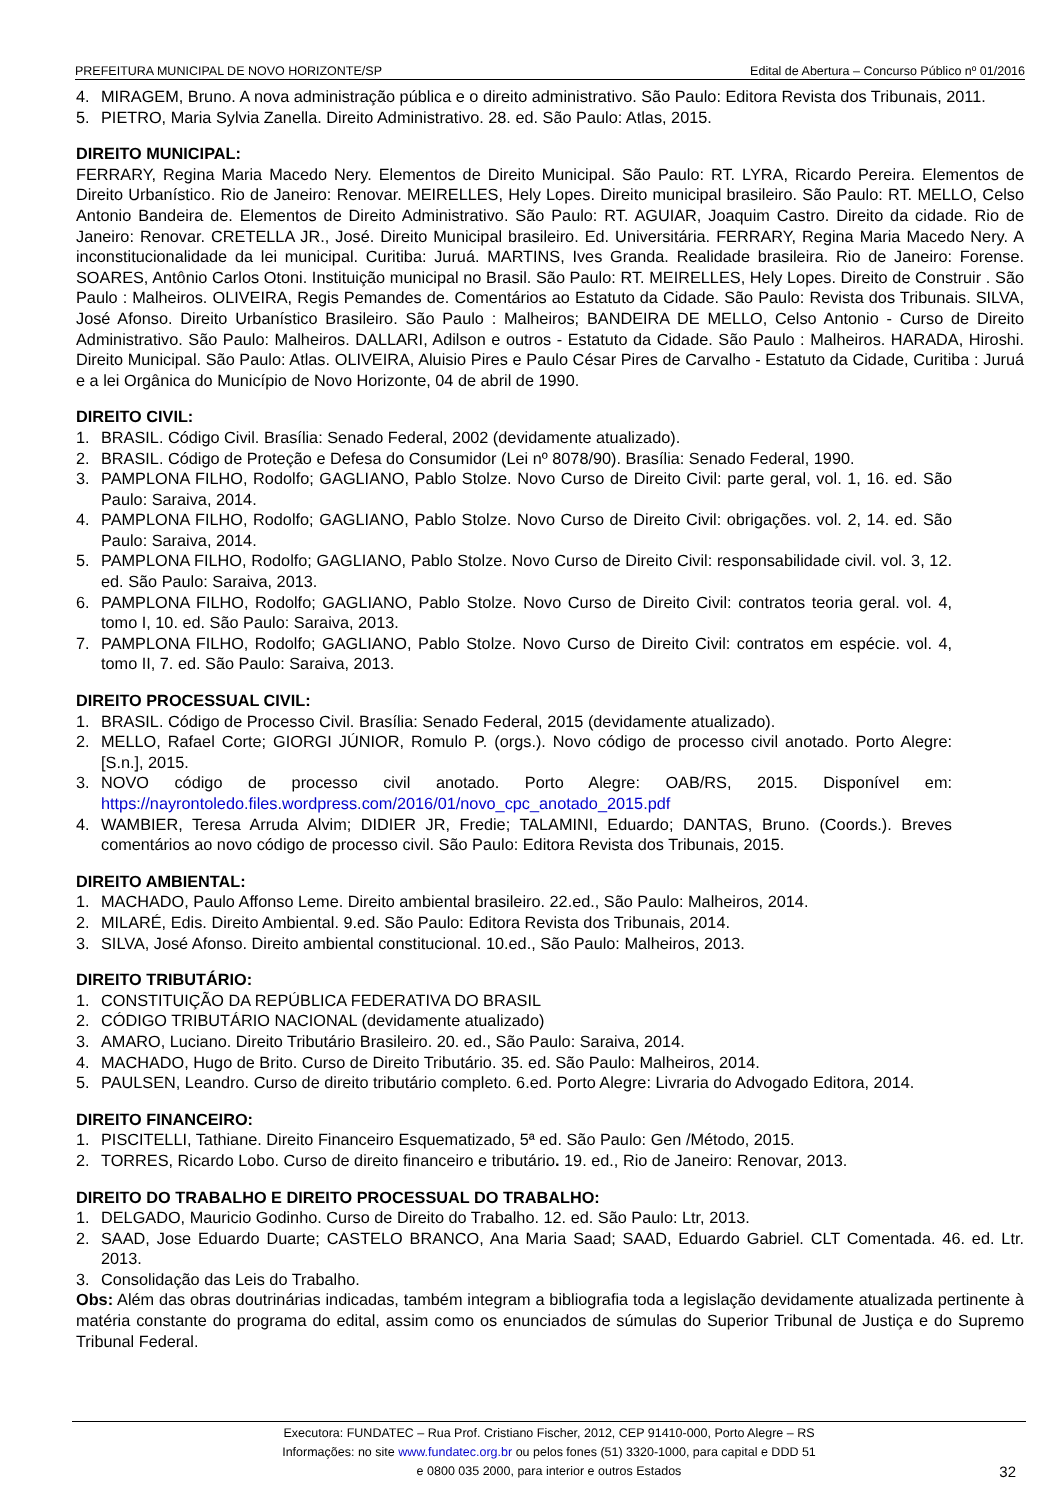PREFEITURA MUNICIPAL DE NOVO HORIZONTE/SP Edital de Abertura – Concurso Público nº 01/2016
4. MIRAGEM, Bruno. A nova administração pública e o direito administrativo. São Paulo: Editora Revista dos Tribunais, 2011.
5. PIETRO, Maria Sylvia Zanella. Direito Administrativo. 28. ed. São Paulo: Atlas, 2015.
DIREITO MUNICIPAL:
FERRARY, Regina Maria Macedo Nery. Elementos de Direito Municipal. São Paulo: RT. LYRA, Ricardo Pereira. Elementos de Direito Urbanístico. Rio de Janeiro: Renovar. MEIRELLES, Hely Lopes. Direito municipal brasileiro. São Paulo: RT. MELLO, Celso Antonio Bandeira de. Elementos de Direito Administrativo. São Paulo: RT. AGUIAR, Joaquim Castro. Direito da cidade. Rio de Janeiro: Renovar. CRETELLA JR., José. Direito Municipal brasileiro. Ed. Universitária. FERRARY, Regina Maria Macedo Nery. A inconstitucionalidade da lei municipal. Curitiba: Juruá. MARTINS, Ives Granda. Realidade brasileira. Rio de Janeiro: Forense. SOARES, Antônio Carlos Otoni. Instituição municipal no Brasil. São Paulo: RT. MEIRELLES, Hely Lopes. Direito de Construir . São Paulo : Malheiros. OLIVEIRA, Regis Pemandes de. Comentários ao Estatuto da Cidade. São Paulo: Revista dos Tribunais. SILVA, José Afonso. Direito Urbanístico Brasileiro. São Paulo : Malheiros; BANDEIRA DE MELLO, Celso Antonio - Curso de Direito Administrativo. São Paulo: Malheiros. DALLARI, Adilson e outros - Estatuto da Cidade. São Paulo : Malheiros. HARADA, Hiroshi. Direito Municipal. São Paulo: Atlas. OLIVEIRA, Aluisio Pires e Paulo César Pires de Carvalho - Estatuto da Cidade, Curitiba : Juruá e a lei Orgânica do Município de Novo Horizonte, 04 de abril de 1990.
DIREITO CIVIL:
1. BRASIL. Código Civil. Brasília: Senado Federal, 2002 (devidamente atualizado).
2. BRASIL. Código de Proteção e Defesa do Consumidor (Lei nº 8078/90). Brasília: Senado Federal, 1990.
3. PAMPLONA FILHO, Rodolfo; GAGLIANO, Pablo Stolze. Novo Curso de Direito Civil: parte geral, vol. 1, 16. ed. São Paulo: Saraiva, 2014.
4. PAMPLONA FILHO, Rodolfo; GAGLIANO, Pablo Stolze. Novo Curso de Direito Civil: obrigações. vol. 2, 14. ed. São Paulo: Saraiva, 2014.
5. PAMPLONA FILHO, Rodolfo; GAGLIANO, Pablo Stolze. Novo Curso de Direito Civil: responsabilidade civil. vol. 3, 12. ed. São Paulo: Saraiva, 2013.
6. PAMPLONA FILHO, Rodolfo; GAGLIANO, Pablo Stolze. Novo Curso de Direito Civil: contratos teoria geral. vol. 4, tomo I, 10. ed. São Paulo: Saraiva, 2013.
7. PAMPLONA FILHO, Rodolfo; GAGLIANO, Pablo Stolze. Novo Curso de Direito Civil: contratos em espécie. vol. 4, tomo II, 7. ed. São Paulo: Saraiva, 2013.
DIREITO PROCESSUAL CIVIL:
1. BRASIL. Código de Processo Civil. Brasília: Senado Federal, 2015 (devidamente atualizado).
2. MELLO, Rafael Corte; GIORGI JÚNIOR, Romulo P. (orgs.). Novo código de processo civil anotado. Porto Alegre: [S.n.], 2015.
3. NOVO código de processo civil anotado. Porto Alegre: OAB/RS, 2015. Disponível em: https://nayrontoledo.files.wordpress.com/2016/01/novo_cpc_anotado_2015.pdf
4. WAMBIER, Teresa Arruda Alvim; DIDIER JR, Fredie; TALAMINI, Eduardo; DANTAS, Bruno. (Coords.). Breves comentários ao novo código de processo civil. São Paulo: Editora Revista dos Tribunais, 2015.
DIREITO AMBIENTAL:
1. MACHADO, Paulo Affonso Leme. Direito ambiental brasileiro. 22.ed., São Paulo: Malheiros, 2014.
2. MILARÉ, Edis. Direito Ambiental. 9.ed. São Paulo: Editora Revista dos Tribunais, 2014.
3. SILVA, José Afonso. Direito ambiental constitucional. 10.ed., São Paulo: Malheiros, 2013.
DIREITO TRIBUTÁRIO:
1. CONSTITUIÇÃO DA REPÚBLICA FEDERATIVA DO BRASIL
2. CÓDIGO TRIBUTÁRIO NACIONAL (devidamente atualizado)
3. AMARO, Luciano. Direito Tributário Brasileiro. 20. ed., São Paulo: Saraiva, 2014.
4. MACHADO, Hugo de Brito. Curso de Direito Tributário. 35. ed. São Paulo: Malheiros, 2014.
5. PAULSEN, Leandro. Curso de direito tributário completo. 6.ed. Porto Alegre: Livraria do Advogado Editora, 2014.
DIREITO FINANCEIRO:
1. PISCITELLI, Tathiane. Direito Financeiro Esquematizado, 5ª ed. São Paulo: Gen /Método, 2015.
2. TORRES, Ricardo Lobo. Curso de direito financeiro e tributário. 19. ed., Rio de Janeiro: Renovar, 2013.
DIREITO DO TRABALHO E DIREITO PROCESSUAL DO TRABALHO:
1. DELGADO, Mauricio Godinho. Curso de Direito do Trabalho. 12. ed. São Paulo: Ltr, 2013.
2. SAAD, Jose Eduardo Duarte; CASTELO BRANCO, Ana Maria Saad; SAAD, Eduardo Gabriel. CLT Comentada. 46. ed. Ltr. 2013.
3. Consolidação das Leis do Trabalho.
Obs: Além das obras doutrinárias indicadas, também integram a bibliografia toda a legislação devidamente atualizada pertinente à matéria constante do programa do edital, assim como os enunciados de súmulas do Superior Tribunal de Justiça e do Supremo Tribunal Federal.
Executora: FUNDATEC – Rua Prof. Cristiano Fischer, 2012, CEP 91410-000, Porto Alegre – RS
Informações: no site www.fundatec.org.br ou pelos fones (51) 3320-1000, para capital e DDD 51
e 0800 035 2000, para interior e outros Estados
32